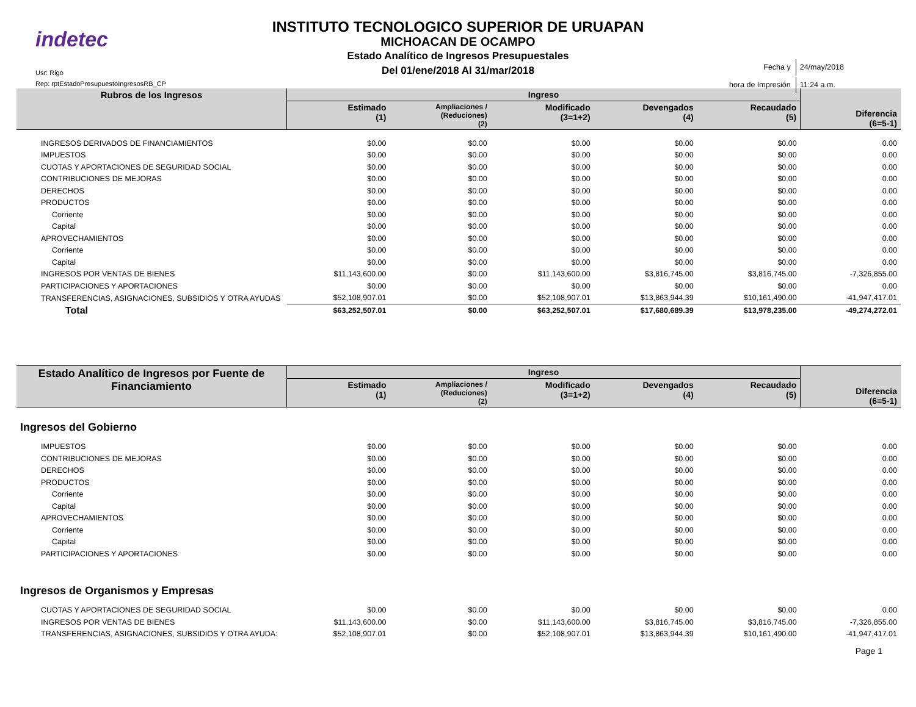indetec
Usr: Rigo
Rep: rptEstadoPresupuestoIngresosRB_CP
INSTITUTO TECNOLOGICO SUPERIOR DE URUAPAN
MICHOACAN DE OCAMPO
Estado Analítico de Ingresos Presupuestales
Del 01/ene/2018 Al 31/mar/2018
| Fecha y | 24/may/2018 |
| hora de Impresión | 11:24 a.m. |
| Rubros de los Ingresos | Ingreso | | | | | Diferencia (6=5-1) |
| --- | --- | --- | --- | --- | --- | --- |
| | Estimado (1) | Ampliaciones / (Reduciones) (2) | Modificado (3=1+2) | Devengados (4) | Recaudado (5) | |
| INGRESOS DERIVADOS DE FINANCIAMIENTOS | $0.00 | $0.00 | $0.00 | $0.00 | $0.00 | 0.00 |
| IMPUESTOS | $0.00 | $0.00 | $0.00 | $0.00 | $0.00 | 0.00 |
| CUOTAS Y APORTACIONES DE SEGURIDAD SOCIAL | $0.00 | $0.00 | $0.00 | $0.00 | $0.00 | 0.00 |
| CONTRIBUCIONES DE MEJORAS | $0.00 | $0.00 | $0.00 | $0.00 | $0.00 | 0.00 |
| DERECHOS | $0.00 | $0.00 | $0.00 | $0.00 | $0.00 | 0.00 |
| PRODUCTOS | $0.00 | $0.00 | $0.00 | $0.00 | $0.00 | 0.00 |
| Corriente | $0.00 | $0.00 | $0.00 | $0.00 | $0.00 | 0.00 |
| Capital | $0.00 | $0.00 | $0.00 | $0.00 | $0.00 | 0.00 |
| APROVECHAMIENTOS | $0.00 | $0.00 | $0.00 | $0.00 | $0.00 | 0.00 |
| Corriente | $0.00 | $0.00 | $0.00 | $0.00 | $0.00 | 0.00 |
| Capital | $0.00 | $0.00 | $0.00 | $0.00 | $0.00 | 0.00 |
| INGRESOS POR VENTAS DE BIENES | $11,143,600.00 | $0.00 | $11,143,600.00 | $3,816,745.00 | $3,816,745.00 | -7,326,855.00 |
| PARTICIPACIONES Y APORTACIONES | $0.00 | $0.00 | $0.00 | $0.00 | $0.00 | 0.00 |
| TRANSFERENCIAS, ASIGNACIONES, SUBSIDIOS Y OTRA AYUDAS | $52,108,907.01 | $0.00 | $52,108,907.01 | $13,863,944.39 | $10,161,490.00 | -41,947,417.01 |
| Total | $63,252,507.01 | $0.00 | $63,252,507.01 | $17,680,689.39 | $13,978,235.00 | -49,274,272.01 |
| Estado Analítico de Ingresos por Fuente de Financiamiento | Ingreso | | | | | Diferencia (6=5-1) |
| --- | --- | --- | --- | --- | --- | --- |
| | Estimado (1) | Ampliaciones / (Reduciones) (2) | Modificado (3=1+2) | Devengados (4) | Recaudado (5) | |
| Ingresos del Gobierno | | | | | | |
| IMPUESTOS | $0.00 | $0.00 | $0.00 | $0.00 | $0.00 | 0.00 |
| CONTRIBUCIONES DE MEJORAS | $0.00 | $0.00 | $0.00 | $0.00 | $0.00 | 0.00 |
| DERECHOS | $0.00 | $0.00 | $0.00 | $0.00 | $0.00 | 0.00 |
| PRODUCTOS | $0.00 | $0.00 | $0.00 | $0.00 | $0.00 | 0.00 |
| Corriente | $0.00 | $0.00 | $0.00 | $0.00 | $0.00 | 0.00 |
| Capital | $0.00 | $0.00 | $0.00 | $0.00 | $0.00 | 0.00 |
| APROVECHAMIENTOS | $0.00 | $0.00 | $0.00 | $0.00 | $0.00 | 0.00 |
| Corriente | $0.00 | $0.00 | $0.00 | $0.00 | $0.00 | 0.00 |
| Capital | $0.00 | $0.00 | $0.00 | $0.00 | $0.00 | 0.00 |
| PARTICIPACIONES Y APORTACIONES | $0.00 | $0.00 | $0.00 | $0.00 | $0.00 | 0.00 |
| Ingresos de Organismos y Empresas | | | | | | |
| CUOTAS Y APORTACIONES DE SEGURIDAD SOCIAL | $0.00 | $0.00 | $0.00 | $0.00 | $0.00 | 0.00 |
| INGRESOS POR VENTAS DE BIENES | $11,143,600.00 | $0.00 | $11,143,600.00 | $3,816,745.00 | $3,816,745.00 | -7,326,855.00 |
| TRANSFERENCIAS, ASIGNACIONES, SUBSIDIOS Y OTRA AYUDA: | $52,108,907.01 | $0.00 | $52,108,907.01 | $13,863,944.39 | $10,161,490.00 | -41,947,417.01 |
Page 1